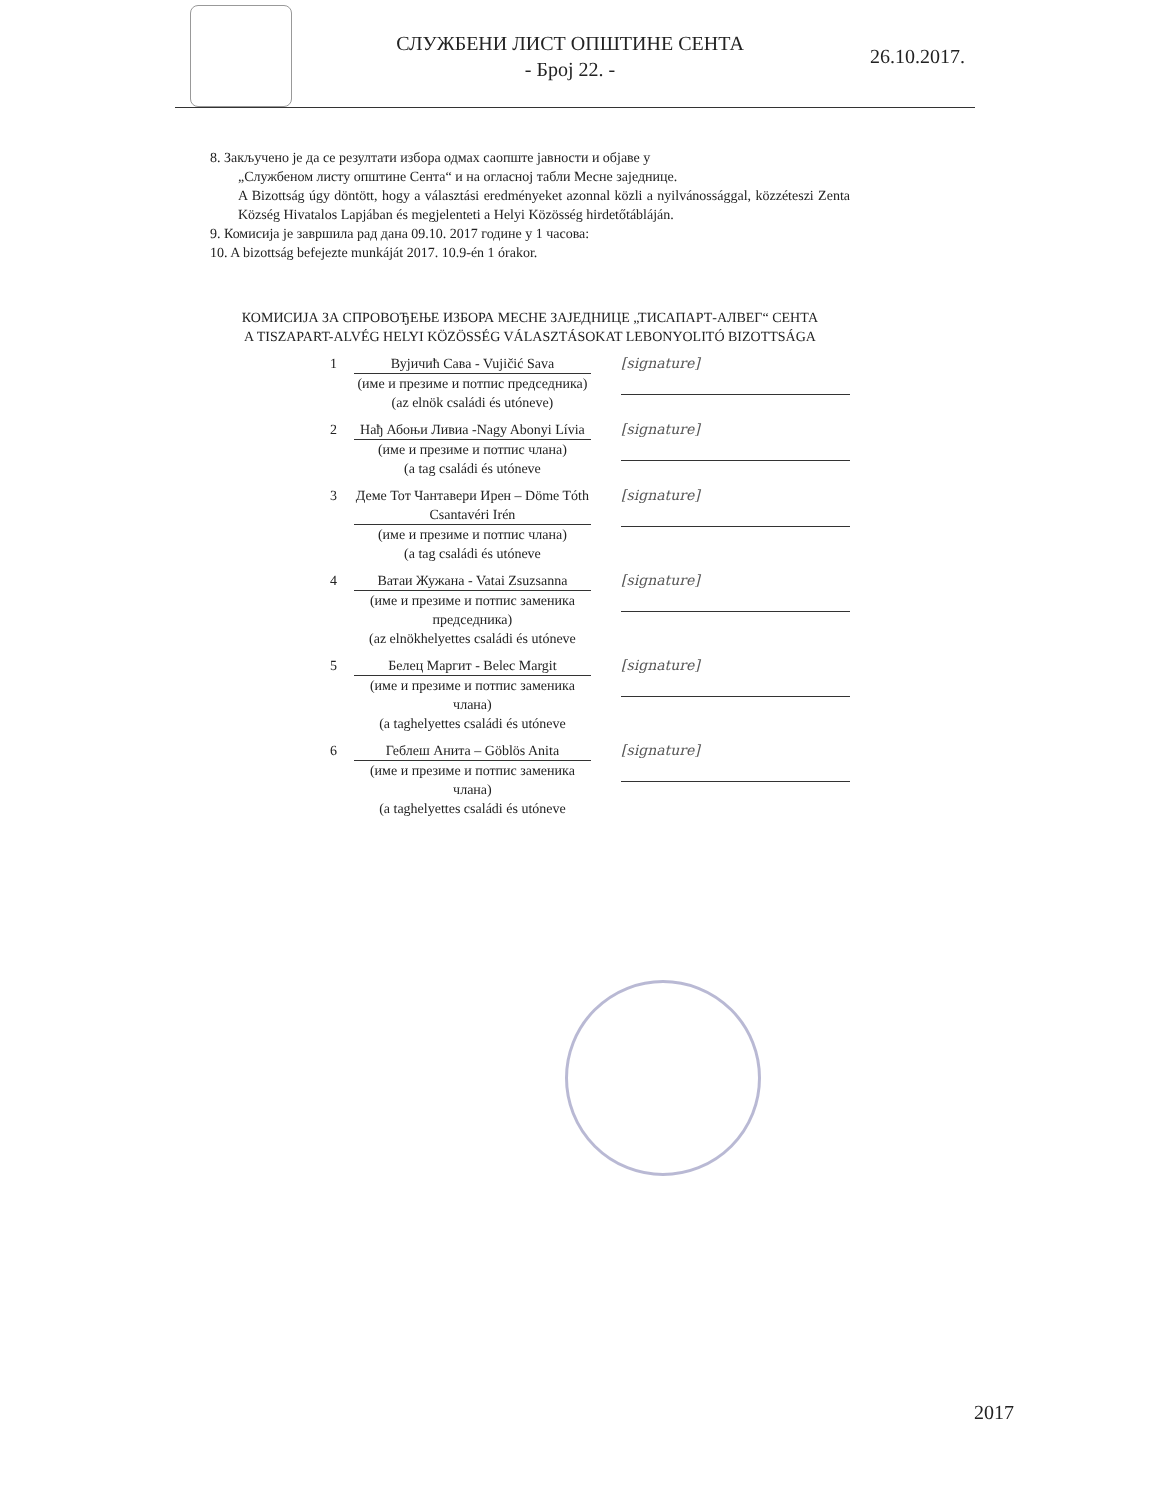СЛУЖБЕНИ ЛИСТ ОПШТИНЕ СЕНТА
- Број 22. -
26.10.2017.
8. Закључено је да се резултати избора одмах саопште јавности и објаве у
„Службеном листу општине Сента“ и на огласној табли Месне заједнице.
A Bizottság úgy döntött, hogy a választási eredményeket azonnal közli a nyilvánossággal, közzéteszi Zenta Község Hivatalos Lapjában és megjelenteti a Helyi Közösség hirdetőtábláján.
9. Комисија је завршила рад дана 09.10. 2017 године у 1 часова:
10. A bizottság befejezte munkáját 2017. 10.9-én 1 órakor.
КОМИСИЈА ЗА СПРОВОЂЕЊЕ ИЗБОРА МЕСНЕ ЗАЈЕДНИЦЕ „ТИСАПАРТ-АЛВЕГ“ СЕНТА
A TISZAPART-ALVÉG HELYI KÖZÖSSÉG VÁLASZTÁSOKAT LEBONYOLITÓ BIZOTTSÁGA
1 Вујичић Сава - Vujičić Sava
(име и презиме и потпис председника)
(az elnök családi és utóneve)
[signature]
2 Нађ Абоњи Ливиа -Nagy Abonyi Lívia
(име и презиме и потпис члана)
(a tag családi és utóneve
[signature]
3 Деме Тот Чантавери Ирен – Döme Tóth Csantavéri Irén
(име и презиме и потпис члана)
(a tag családi és utóneve
[signature]
4 Ватаи Жужана - Vatai Zsuzsanna
(име и презиме и потпис заменика председника)
(az elnökhelyettes családi és utóneve
[signature]
5 Белец Маргит - Belec Margit
(име и презиме и потпис заменика члана)
(a taghelyettes családi és utóneve
[signature]
6 Геблеш Анита – Göblös Anita
(име и презиме и потпис заменика члана)
(a taghelyettes családi és utóneve
[signature]
2017